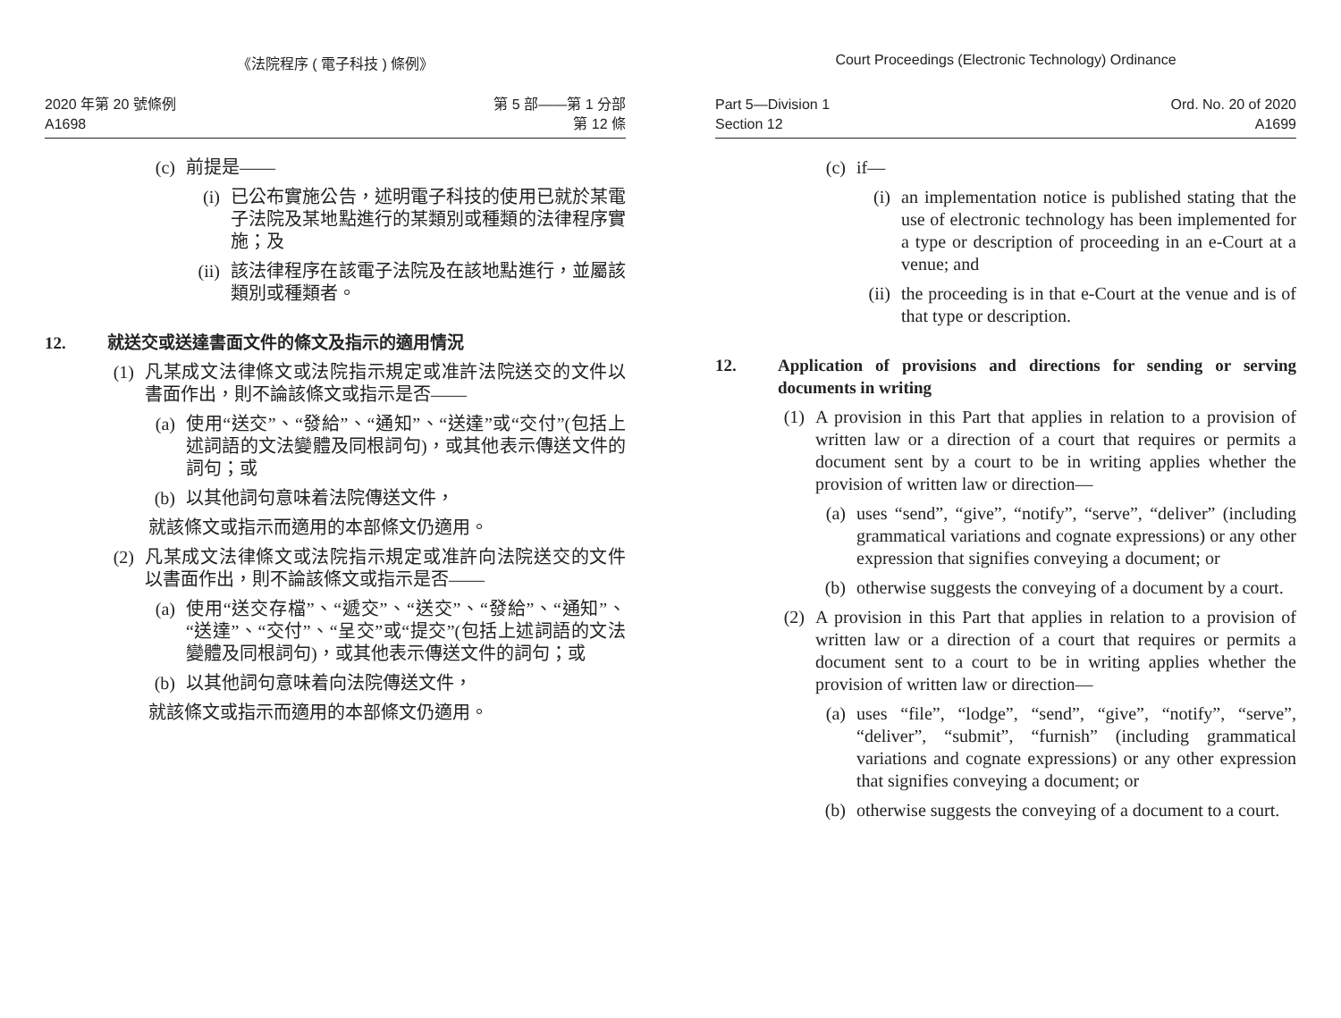《法院程序 ( 電子科技 ) 條例》
2020 年第 20 號條例
A1698
第 5 部——第 1 分部
第 12 條
(c) 前提是——
(i) 已公布實施公告，述明電子科技的使用已就於某電子法院及某地點進行的某類別或種類的法律程序實施；及
(ii)
該法律程序在該電子法院及在該地點進行，並屬該類別或種類者。
12. 就送交或送達書面文件的條文及指示的適用情況
(1) 凡某成文法律條文或法院指示規定或准許法院送交的文件以書面作出，則不論該條文或指示是否——
(a) 使用“送交”、“發給”、“通知”、“送達”或“交付”(包括上述詞語的文法變體及同根詞句)，或其他表示傳送文件的詞句；或
(b) 以其他詞句意味着法院傳送文件，
就該條文或指示而適用的本部條文仍適用。
(2) 凡某成文法律條文或法院指示規定或准許向法院送交的文件以書面作出，則不論該條文或指示是否——
(a) 使用“送交存檔”、“遞交”、“送交”、“發給”、“通知”、“送達”、“交付”、“呈交”或“提交”(包括上述詞語的文法變體及同根詞句)，或其他表示傳送文件的詞句；或
(b) 以其他詞句意味着向法院傳送文件，
就該條文或指示而適用的本部條文仍適用。
Court Proceedings (Electronic Technology) Ordinance
Part 5—Division 1
Section 12
Ord. No. 20 of 2020
A1699
(c) if—
(i) an implementation notice is published stating that the use of electronic technology has been implemented for a type or description of proceeding in an e-Court at a venue; and
(ii)
the proceeding is in that e-Court at the venue and is of that type or description.
12. Application of provisions and directions for sending or serving documents in writing
(1) A provision in this Part that applies in relation to a provision of written law or a direction of a court that requires or permits a document sent by a court to be in writing applies whether the provision of written law or direction—
(a) uses “send”, “give”, “notify”, “serve”, “deliver” (including grammatical variations and cognate expressions) or any other expression that signifies conveying a document; or
(b) otherwise suggests the conveying of a document by a court.
(2) A provision in this Part that applies in relation to a provision of written law or a direction of a court that requires or permits a document sent to a court to be in writing applies whether the provision of written law or direction—
(a) uses “file”, “lodge”, “send”, “give”, “notify”, “serve”, “deliver”, “submit”, “furnish” (including grammatical variations and cognate expressions) or any other expression that signifies conveying a document; or
(b) otherwise suggests the conveying of a document to a court.